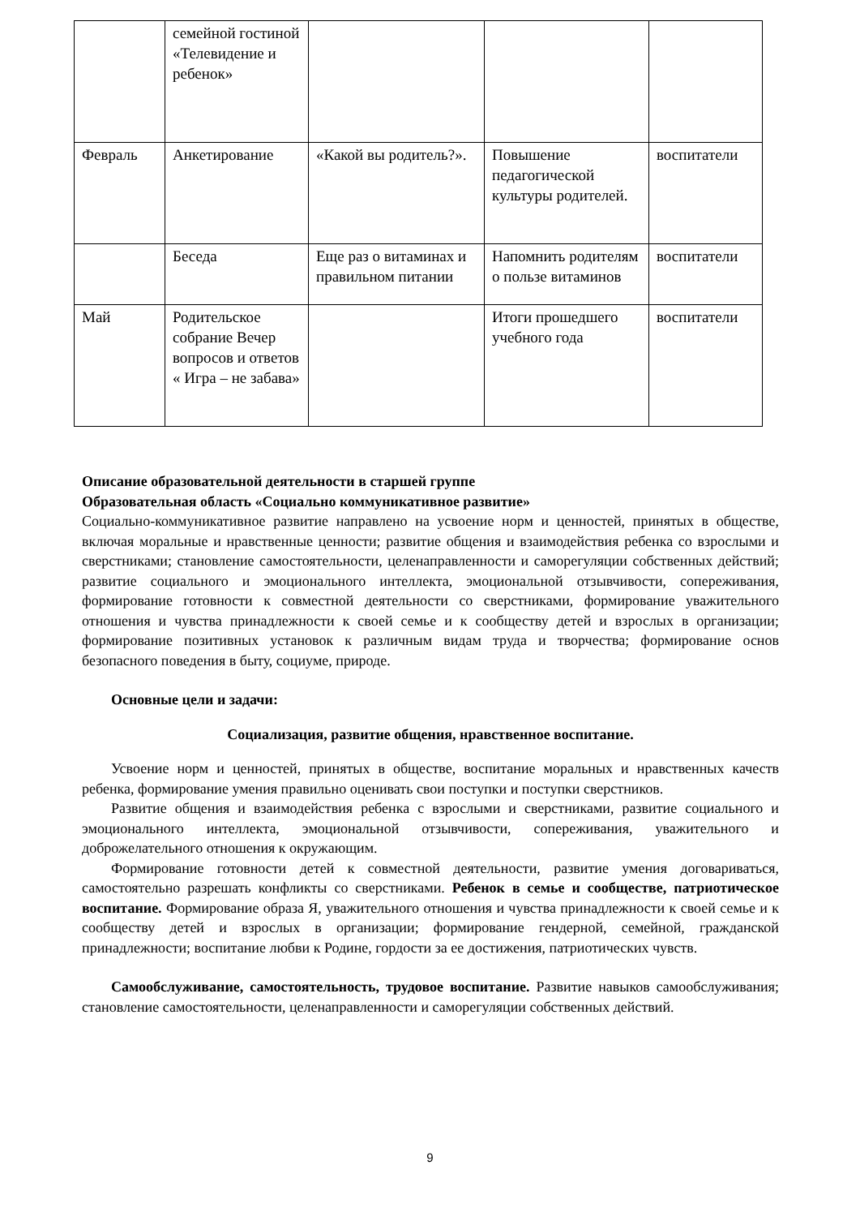| | семейной гостиной «Телевидение и ребенок» | | | |
| Февраль | Анкетирование | «Какой вы родитель?». | Повышение педагогической культуры родителей. | воспитатели |
| | Беседа | Еще раз о витаминах и правильном питании | Напомнить родителям о пользе витаминов | воспитатели |
| Май | Родительское собрание Вечер вопросов и ответов « Игра – не забава» | | Итоги прошедшего учебного года | воспитатели |
Описание образовательной деятельности в старшей группе
Образовательная область «Социально коммуникативное развитие»
Социально-коммуникативное развитие направлено на усвоение норм и ценностей, принятых в обществе, включая моральные и нравственные ценности; развитие общения и взаимодействия ребенка со взрослыми и сверстниками; становление самостоятельности, целенаправленности и саморегуляции собственных действий; развитие социального и эмоционального интеллекта, эмоциональной отзывчивости, сопереживания, формирование готовности к совместной деятельности со сверстниками, формирование уважительного отношения и чувства принадлежности к своей семье и к сообществу детей и взрослых в организации; формирование позитивных установок к различным видам труда и творчества; формирование основ безопасного поведения в быту, социуме, природе.
Основные цели и задачи:
Социализация, развитие общения, нравственное воспитание.
Усвоение норм и ценностей, принятых в обществе, воспитание моральных и нравственных качеств ребенка, формирование умения правильно оценивать свои поступки и поступки сверстников.
Развитие общения и взаимодействия ребенка с взрослыми и сверстниками, развитие социального и эмоционального интеллекта, эмоциональной отзывчивости, сопереживания, уважительного и доброжелательного отношения к окружающим.
Формирование готовности детей к совместной деятельности, развитие умения договариваться, самостоятельно разрешать конфликты со сверстниками. Ребенок в семье и сообществе, патриотическое воспитание. Формирование образа Я, уважительного отношения и чувства принадлежности к своей семье и к сообществу детей и взрослых в организации; формирование гендерной, семейной, гражданской принадлежности; воспитание любви к Родине, гордости за ее достижения, патриотических чувств.
Самообслуживание, самостоятельность, трудовое воспитание. Развитие навыков самообслуживания; становление самостоятельности, целенаправленности и саморегуляции собственных действий.
9